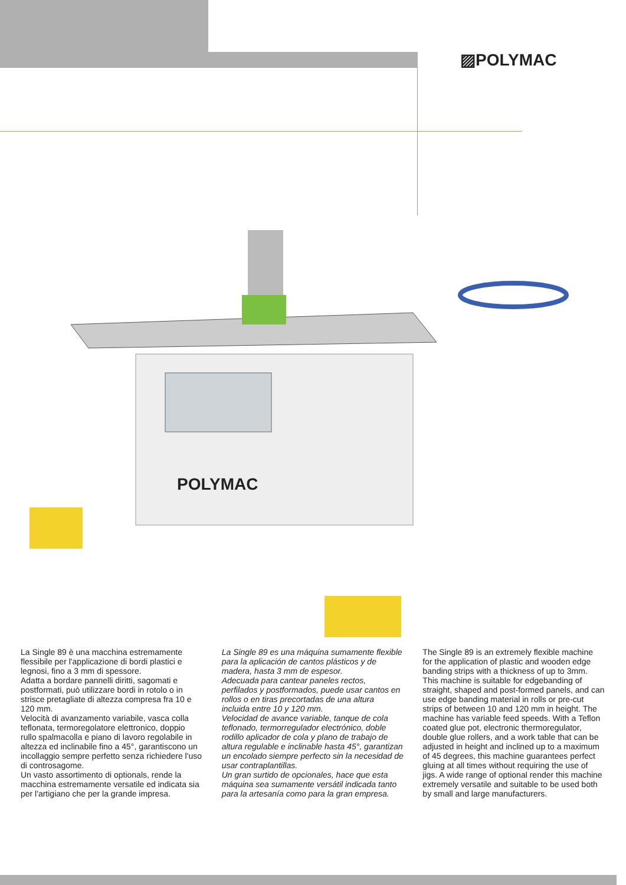▨POLYMAC
POLYMAC
La Single 89 è una macchina estremamente flessibile per l'applicazione di bordi plastici e legnosi, fino a 3 mm di spessore.
Adatta a bordare pannelli diritti, sagomati e postformati, può utilizzare bordi in rotolo o in strisce pretagliate di altezza compresa fra 10 e 120 mm.
Velocità di avanzamento variabile, vasca colla teflonata, termoregolatore elettronico, doppio rullo spalmacolla e piano di lavoro regolabile in altezza ed inclinabile fino a 45°, garantiscono un incollaggio sempre perfetto senza richiedere l'uso di controsagome.
Un vasto assortimento di optionals, rende la macchina estremamente versatile ed indicata sia per l'artigiano che per la grande impresa.
La Single 89 es una máquina sumamente flexible para la aplicación de cantos plásticos y de madera, hasta 3 mm de espesor.
Adecuada para cantear paneles rectos, perfilados y postformados, puede usar cantos en rollos o en tiras precortadas de una altura incluida entre 10 y 120 mm.
Velocidad de avance variable, tanque de cola teflonado, termorregulador electrónico, doble rodillo aplicador de cola y plano de trabajo de altura regulable e inclinable hasta 45°, garantizan un encolado siempre perfecto sin la necesidad de usar contraplantillas.
Un gran surtido de opcionales, hace que esta máquina sea sumamente versátil indicada tanto para la artesanía como para la gran empresa.
The Single 89 is an extremely flexible machine for the application of plastic and wooden edge banding strips with a thickness of up to 3mm. This machine is suitable for edgebanding of straight, shaped and post-formed panels, and can use edge banding material in rolls or pre-cut strips of between 10 and 120 mm in height. The machine has variable feed speeds. With a Teflon coated glue pot, electronic thermoregulator, double glue rollers, and a work table that can be adjusted in height and inclined up to a maximum of 45 degrees, this machine guarantees perfect gluing at all times without requiring the use of jigs. A wide range of optional render this machine extremely versatile and suitable to be used both by small and large manufacturers.